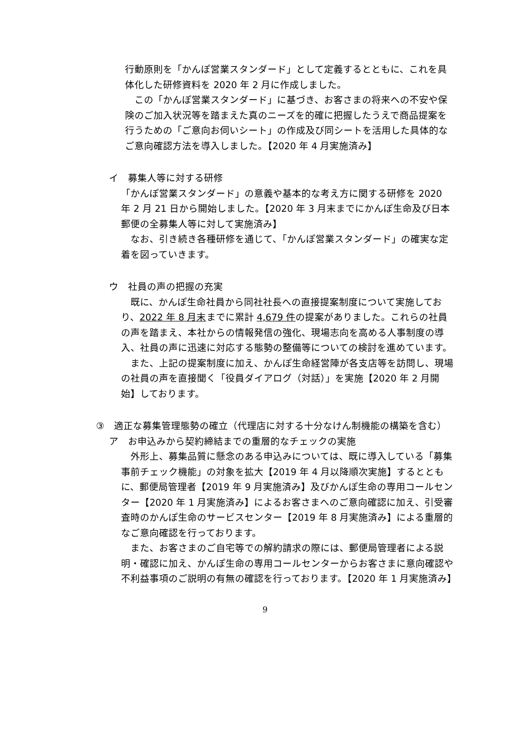行動原則を「かんぽ営業スタンダード」として定義するとともに、これを具体化した研修資料を 2020 年 2 月に作成しました。
　この「かんぽ営業スタンダード」に基づき、お客さまの将来への不安や保険のご加入状況等を踏まえた真のニーズを的確に把握したうえで商品提案を行うための「ご意向お伺いシート」の作成及び同シートを活用した具体的なご意向確認方法を導入しました。【2020 年 4 月実施済み】
イ　募集人等に対する研修
「かんぽ営業スタンダード」の意義や基本的な考え方に関する研修を 2020 年 2 月 21 日から開始しました。【2020 年 3 月末までにかんぽ生命及び日本郵便の全募集人等に対して実施済み】
　なお、引き続き各種研修を通じて、「かんぽ営業スタンダード」の確実な定着を図っていきます。
ウ　社員の声の把握の充実
　既に、かんぽ生命社員から同社社長への直接提案制度について実施しており、2022 年 8 月末までに累計 4,679 件の提案がありました。これらの社員の声を踏まえ、本社からの情報発信の強化、現場志向を高める人事制度の導入、社員の声に迅速に対応する態勢の整備等についての検討を進めています。
　また、上記の提案制度に加え、かんぽ生命経営陣が各支店等を訪問し、現場の社員の声を直接聞く「役員ダイアログ（対話）」を実施【2020 年 2 月開始】しております。
③　適正な募集管理態勢の確立（代理店に対する十分なけん制機能の構築を含む）
ア　お申込みから契約締結までの重層的なチェックの実施
　外形上、募集品質に懸念のある申込みについては、既に導入している「募集事前チェック機能」の対象を拡大【2019 年 4 月以降順次実施】するとともに、郵便局管理者【2019 年 9 月実施済み】及びかんぽ生命の専用コールセンター【2020 年 1 月実施済み】によるお客さまへのご意向確認に加え、引受審査時のかんぽ生命のサービスセンター【2019 年 8 月実施済み】による重層的なご意向確認を行っております。
　また、お客さまのご自宅等での解約請求の際には、郵便局管理者による説明・確認に加え、かんぽ生命の専用コールセンターからお客さまに意向確認や不利益事項のご説明の有無の確認を行っております。【2020 年 1 月実施済み】
9